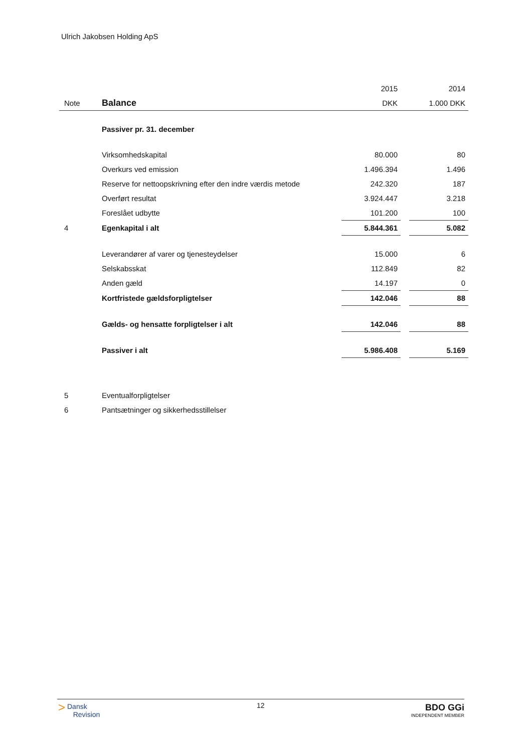Ulrich Jakobsen Holding ApS
| | | 2015 | | 2014 |
| Note | Balance | DKK | | 1.000 DKK |
| | Passiver pr. 31. december | | | |
| | Virksomhedskapital | 80.000 | | 80 |
| | Overkurs ved emission | 1.496.394 | | 1.496 |
| | Reserve for nettoopskrivning efter den indre værdis metode | 242.320 | | 187 |
| | Overført resultat | 3.924.447 | | 3.218 |
| | Foreslået udbytte | 101.200 | | 100 |
| 4 | Egenkapital i alt | 5.844.361 | | 5.082 |
| | Leverandører af varer og tjenesteydelser | 15.000 | | 6 |
| | Selskabsskat | 112.849 | | 82 |
| | Anden gæld | 14.197 | | 0 |
| | Kortfristede gældsforpligtelser | 142.046 | | 88 |
| | Gælds- og hensatte forpligtelser i alt | 142.046 | | 88 |
| | Passiver i alt | 5.986.408 | | 5.169 |
| 5 | Eventualforpligtelser | | | |
| 6 | Pantsætninger og sikkerhedsstillelser | | | |
> Dansk
Revision
12
BDO GGi
INDEPENDENT MEMBER